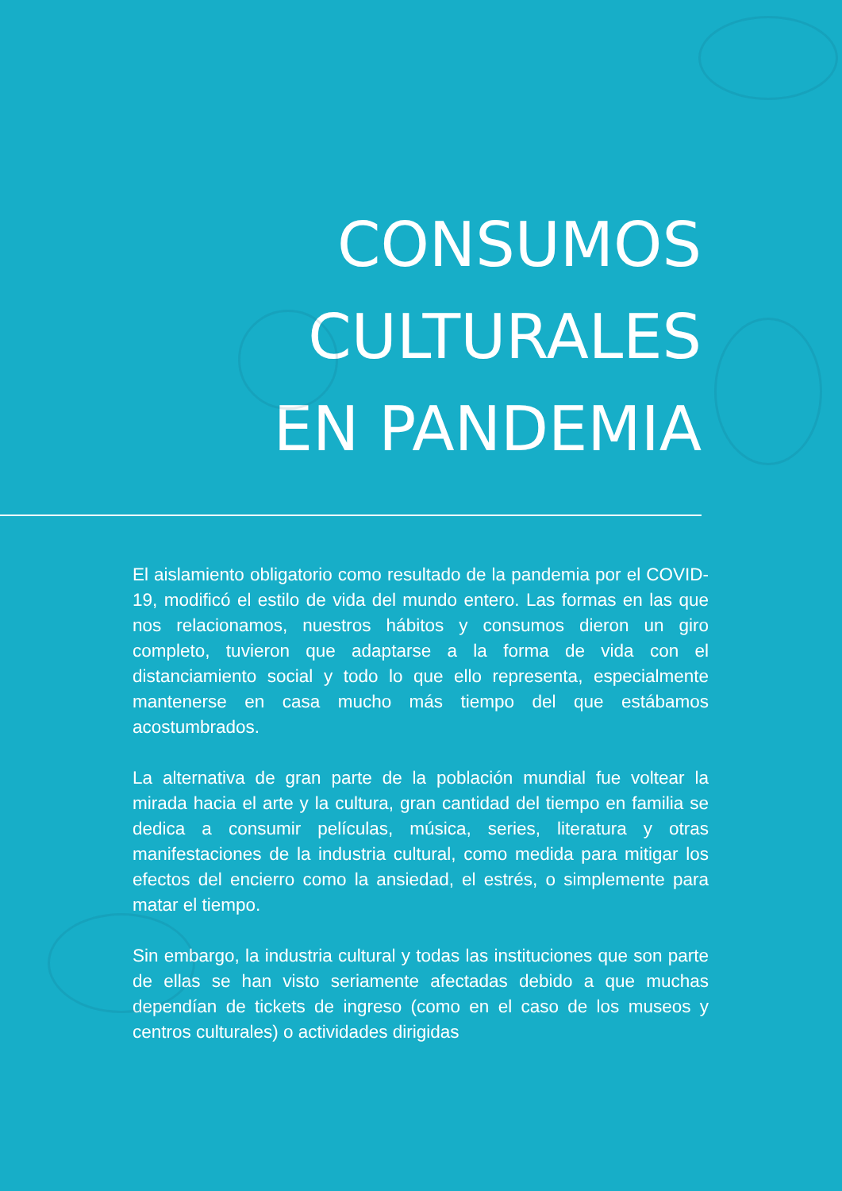CONSUMOS
CULTURALES
EN PANDEMIA
El aislamiento obligatorio como resultado de la pandemia por el COVID-19, modificó el estilo de vida del mundo entero. Las formas en las que nos relacionamos, nuestros hábitos y consumos dieron un giro completo, tuvieron que adaptarse a la forma de vida con el distanciamiento social y todo lo que ello representa, especialmente mantenerse en casa mucho más tiempo del que estábamos acostumbrados.
La alternativa de gran parte de la población mundial fue voltear la mirada hacia el arte y la cultura, gran cantidad del tiempo en familia se dedica a consumir películas, música, series, literatura y otras manifestaciones de la industria cultural, como medida para mitigar los efectos del encierro como la ansiedad, el estrés, o simplemente para matar el tiempo.
Sin embargo, la industria cultural y todas las instituciones que son parte de ellas se han visto seriamente afectadas debido a que muchas dependían de tickets de ingreso (como en el caso de los museos y centros culturales) o actividades dirigidas